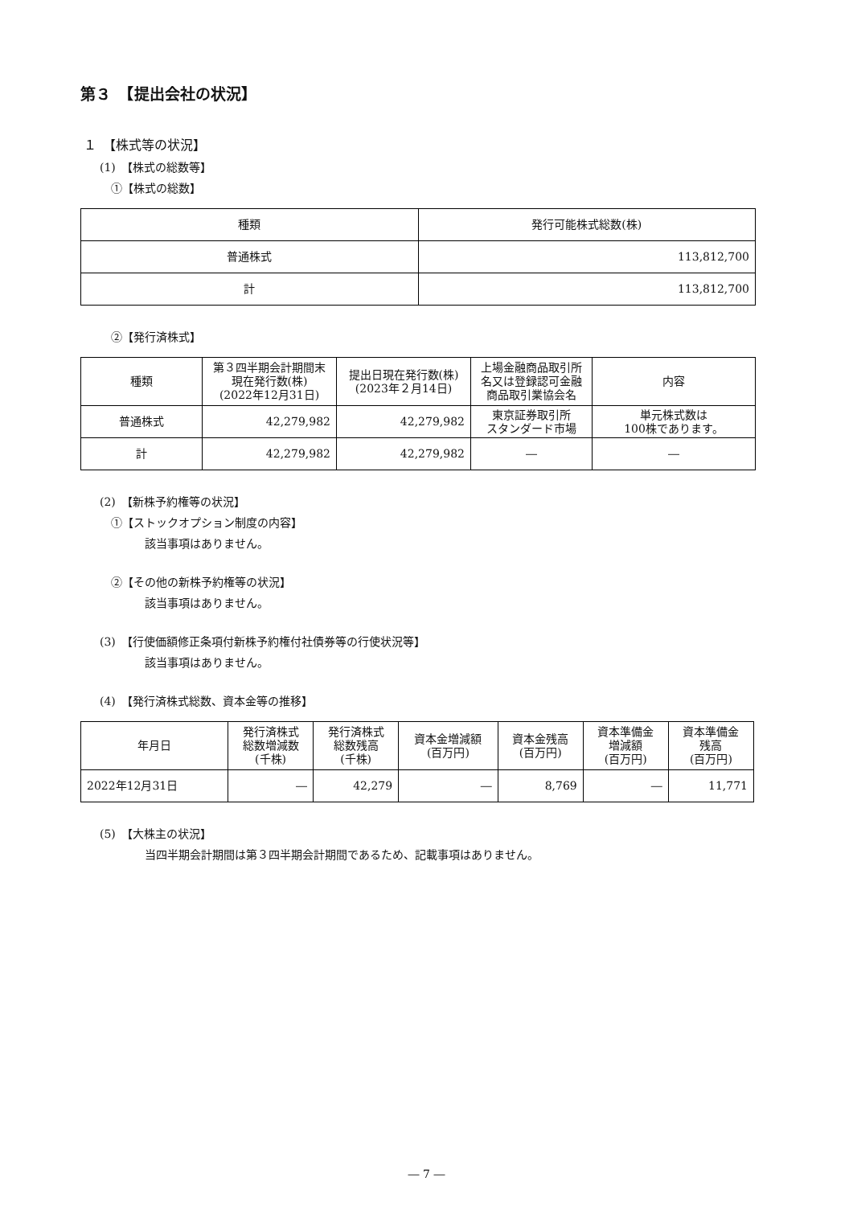第３　【提出会社の状況】
１　【株式等の状況】
(1)　【株式の総数等】
①【株式の総数】
| 種類 | 発行可能株式総数(株) |
| --- | --- |
| 普通株式 | 113,812,700 |
| 計 | 113,812,700 |
②【発行済株式】
| 種類 | 第３四半期会計期間末 現在発行数(株) (2022年12月31日) | 提出日現在発行数(株) (2023年２月14日) | 上場金融商品取引所 名又は登録認可金融 商品取引業協会名 | 内容 |
| --- | --- | --- | --- | --- |
| 普通株式 | 42,279,982 | 42,279,982 | 東京証券取引所 スタンダード市場 | 単元株式数は 100株であります。 |
| 計 | 42,279,982 | 42,279,982 | ― | ― |
(2)　【新株予約権等の状況】
①【ストックオプション制度の内容】
該当事項はありません。
②【その他の新株予約権等の状況】
該当事項はありません。
(3)　【行使価額修正条項付新株予約権付社債券等の行使状況等】
該当事項はありません。
(4)　【発行済株式総数、資本金等の推移】
| 年月日 | 発行済株式 総数増減数 (千株) | 発行済株式 総数残高 (千株) | 資本金増減額 (百万円) | 資本金残高 (百万円) | 資本準備金 増減額 (百万円) | 資本準備金 残高 (百万円) |
| --- | --- | --- | --- | --- | --- | --- |
| 2022年12月31日 | ― | 42,279 | ― | 8,769 | ― | 11,771 |
(5)　【大株主の状況】
当四半期会計期間は第３四半期会計期間であるため、記載事項はありません。
― 7 ―